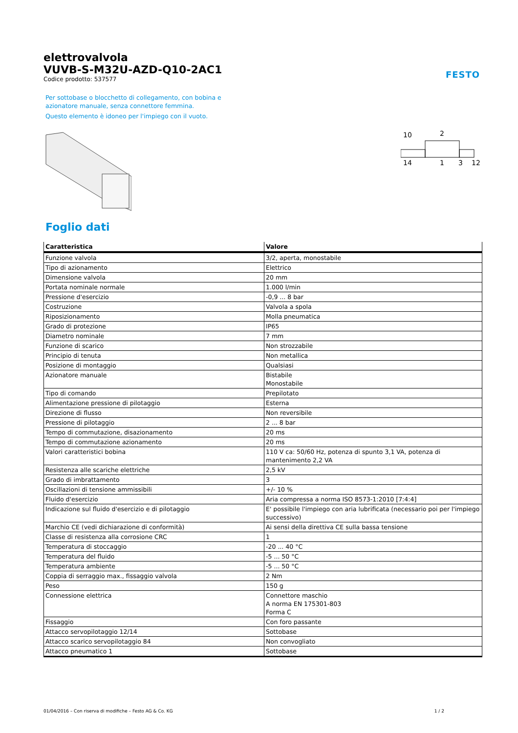FESTO
elettrovalvola
VUVB-S-M32U-AZD-Q10-2AC1
Codice prodotto: 537577
Per sottobase o blocchetto di collegamento, con bobina e azionatore manuale, senza connettore femmina.
Questo elemento è idoneo per l'impiego con il vuoto.
10
2
14
1
3
12
Foglio dati
| Caratteristica | Valore |
| --- | --- |
| Funzione valvola | 3/2, aperta, monostabile |
| Tipo di azionamento | Elettrico |
| Dimensione valvola | 20 mm |
| Portata nominale normale | 1.000 l/min |
| Pressione d'esercizio | -0,9 ... 8 bar |
| Costruzione | Valvola a spola |
| Riposizionamento | Molla pneumatica |
| Grado di protezione | IP65 |
| Diametro nominale | 7 mm |
| Funzione di scarico | Non strozzabile |
| Principio di tenuta | Non metallica |
| Posizione di montaggio | Qualsiasi |
| Azionatore manuale | Bistabile Monostabile |
| Tipo di comando | Prepilotato |
| Alimentazione pressione di pilotaggio | Esterna |
| Direzione di flusso | Non reversibile |
| Pressione di pilotaggio | 2 ... 8 bar |
| Tempo di commutazione, disazionamento | 20 ms |
| Tempo di commutazione azionamento | 20 ms |
| Valori caratteristici bobina | 110 V ca: 50/60 Hz, potenza di spunto 3,1 VA, potenza di mantenimento 2,2 VA |
| Resistenza alle scariche elettriche | 2,5 kV |
| Grado di imbrattamento | 3 |
| Oscillazioni di tensione ammissibili | +/- 10 % |
| Fluido d'esercizio | Aria compressa a norma ISO 8573-1:2010 [7:4:4] |
| Indicazione sul fluido d'esercizio e di pilotaggio | E' possibile l'impiego con aria lubrificata (necessario poi per l'impiego successivo) |
| Marchio CE (vedi dichiarazione di conformità) | Ai sensi della direttiva CE sulla bassa tensione |
| Classe di resistenza alla corrosione CRC | 1 |
| Temperatura di stoccaggio | -20 ... 40 °C |
| Temperatura del fluido | -5 ... 50 °C |
| Temperatura ambiente | -5 ... 50 °C |
| Coppia di serraggio max., fissaggio valvola | 2 Nm |
| Peso | 150 g |
| Connessione elettrica | Connettore maschio A norma EN 175301-803 Forma C |
| Fissaggio | Con foro passante |
| Attacco servopilotaggio 12/14 | Sottobase |
| Attacco scarico servopilotaggio 84 | Non convogliato |
| Attacco pneumatico 1 | Sottobase |
01/04/2016 – Con riserva di modifiche – Festo AG & Co. KG 1 / 2